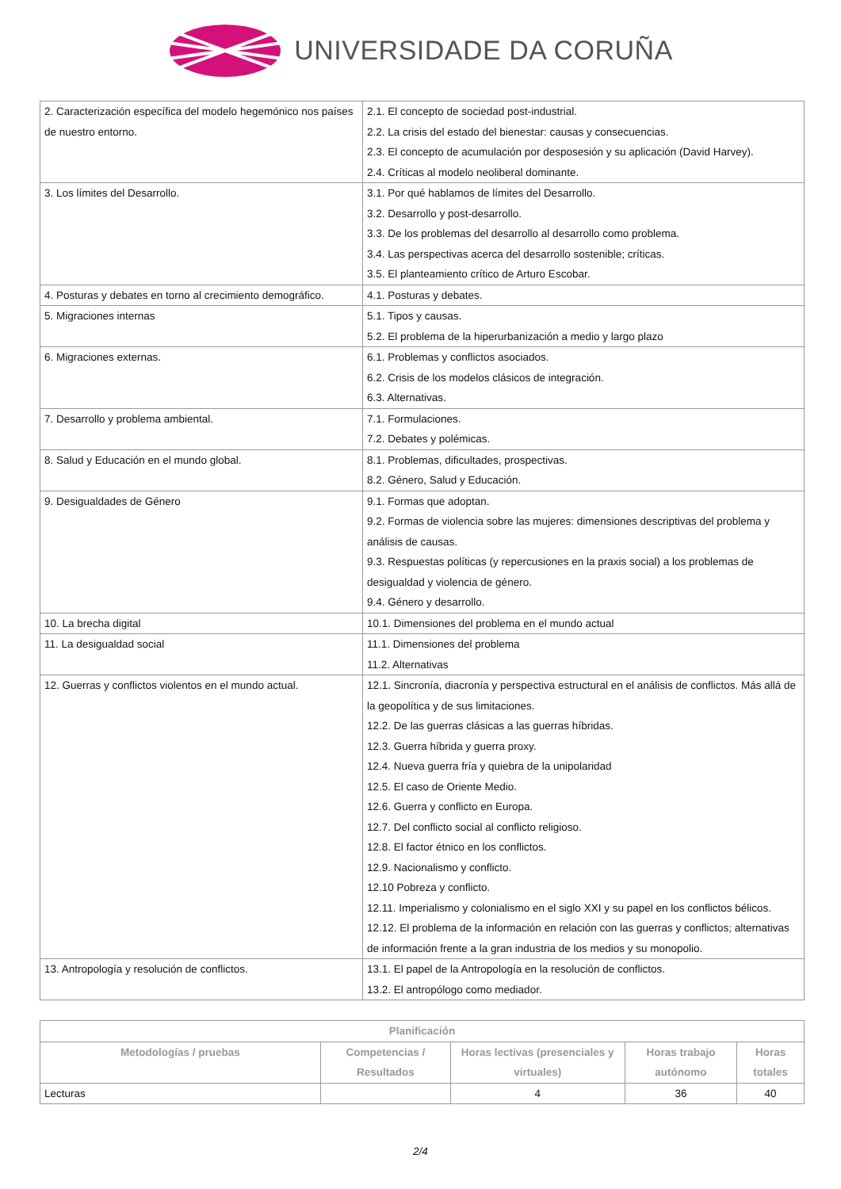UNIVERSIDADE DA CORUÑA
| 2. Caracterización específica del modelo hegemónico nos países de nuestro entorno. | 2.1. El concepto de sociedad post-industrial. 2.2. La crisis del estado del bienestar: causas y consecuencias. 2.3. El concepto de acumulación por desposesión y su aplicación (David Harvey). 2.4. Críticas al modelo neoliberal dominante. |
| 3. Los límites del Desarrollo. | 3.1. Por qué hablamos de límites del Desarrollo. 3.2. Desarrollo y post-desarrollo. 3.3. De los problemas del desarrollo al desarrollo como problema. 3.4. Las perspectivas acerca del desarrollo sostenible; críticas. 3.5. El planteamiento crítico de Arturo Escobar. |
| 4. Posturas y debates en torno al crecimiento demográfico. | 4.1. Posturas y debates. |
| 5. Migraciones internas | 5.1. Tipos y causas. 5.2. El problema de la hiperurbanización a medio y largo plazo |
| 6. Migraciones externas. | 6.1. Problemas y conflictos asociados. 6.2. Crisis de los modelos clásicos de integración. 6.3. Alternativas. |
| 7. Desarrollo y problema ambiental. | 7.1. Formulaciones. 7.2. Debates y polémicas. |
| 8. Salud y Educación en el mundo global. | 8.1. Problemas, dificultades, prospectivas. 8.2. Género, Salud y Educación. |
| 9. Desigualdades de Género | 9.1. Formas que adoptan. 9.2. Formas de violencia sobre las mujeres: dimensiones descriptivas del problema y análisis de causas. 9.3. Respuestas políticas (y repercusiones en la praxis social) a los problemas de desigualdad y violencia de género. 9.4. Género y desarrollo. |
| 10. La brecha digital | 10.1. Dimensiones del problema en el mundo actual |
| 11. La desigualdad social | 11.1. Dimensiones del problema 11.2. Alternativas |
| 12. Guerras y conflictos violentos en el mundo actual. | 12.1. Sincronía, diacronía y perspectiva estructural en el análisis de conflictos. Más allá de la geopolítica y de sus limitaciones. 12.2. De las guerras clásicas a las guerras híbridas. 12.3. Guerra híbrida y guerra proxy. 12.4. Nueva guerra fría y quiebra de la unipolaridad 12.5. El caso de Oriente Medio. 12.6. Guerra y conflicto en Europa. 12.7. Del conflicto social al conflicto religioso. 12.8. El factor étnico en los conflictos. 12.9. Nacionalismo y conflicto. 12.10 Pobreza y conflicto. 12.11. Imperialismo y colonialismo en el siglo XXI y su papel en los conflictos bélicos. 12.12. El problema de la información en relación con las guerras y conflictos; alternativas de información frente a la gran industria de los medios y su monopolio. |
| 13. Antropología y resolución de conflictos. | 13.1. El papel de la Antropología en la resolución de conflictos. 13.2. El antropólogo como mediador. |
| Planificación | | | | |
| --- | --- | --- | --- | --- |
| Metodologías / pruebas | Competencias / Resultados | Horas lectivas (presenciales y virtuales) | Horas trabajo autónomo | Horas totales |
| Lecturas | | 4 | 36 | 40 |
2/4